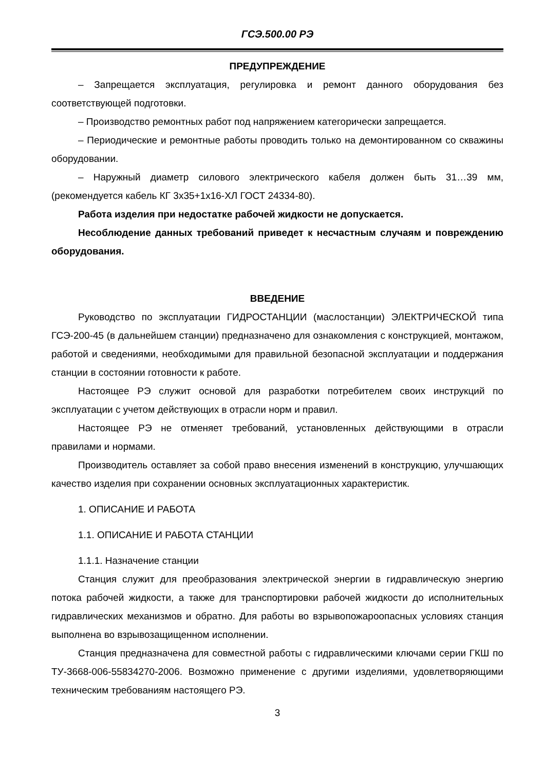ГСЭ.500.00 РЭ
ПРЕДУПРЕЖДЕНИЕ
– Запрещается эксплуатация, регулировка и ремонт данного оборудования без соответствующей подготовки.
– Производство ремонтных работ под напряжением категорически запрещается.
– Периодические и ремонтные работы проводить только на демонтированном со скважины оборудовании.
– Наружный диаметр силового электрического кабеля должен быть 31…39 мм, (рекомендуется кабель КГ 3х35+1х16-ХЛ ГОСТ 24334-80).
Работа изделия при недостатке рабочей жидкости не допускается.
Несоблюдение данных требований приведет к несчастным случаям и повреждению оборудования.
ВВЕДЕНИЕ
Руководство по эксплуатации ГИДРОСТАНЦИИ (маслостанции) ЭЛЕКТРИЧЕСКОЙ типа ГСЭ-200-45 (в дальнейшем станции) предназначено для ознакомления с конструкцией, монтажом, работой и сведениями, необходимыми для правильной безопасной эксплуатации и поддержания станции в состоянии готовности к работе.
Настоящее РЭ служит основой для разработки потребителем своих инструкций по эксплуатации с учетом действующих в отрасли норм и правил.
Настоящее РЭ не отменяет требований, установленных действующими в отрасли правилами и нормами.
Производитель оставляет за собой право внесения изменений в конструкцию, улучшающих качество изделия при сохранении основных эксплуатационных характеристик.
1. ОПИСАНИЕ И РАБОТА
1.1. ОПИСАНИЕ И РАБОТА СТАНЦИИ
1.1.1. Назначение станции
Станция служит для преобразования электрической энергии в гидравлическую энергию потока рабочей жидкости, а также для транспортировки рабочей жидкости до исполнительных гидравлических механизмов и обратно. Для работы во взрывопожароопасных условиях станция выполнена во взрывозащищенном исполнении.
Станция предназначена для совместной работы с гидравлическими ключами серии ГКШ по ТУ-3668-006-55834270-2006. Возможно применение с другими изделиями, удовлетворяющими техническим требованиям настоящего РЭ.
3